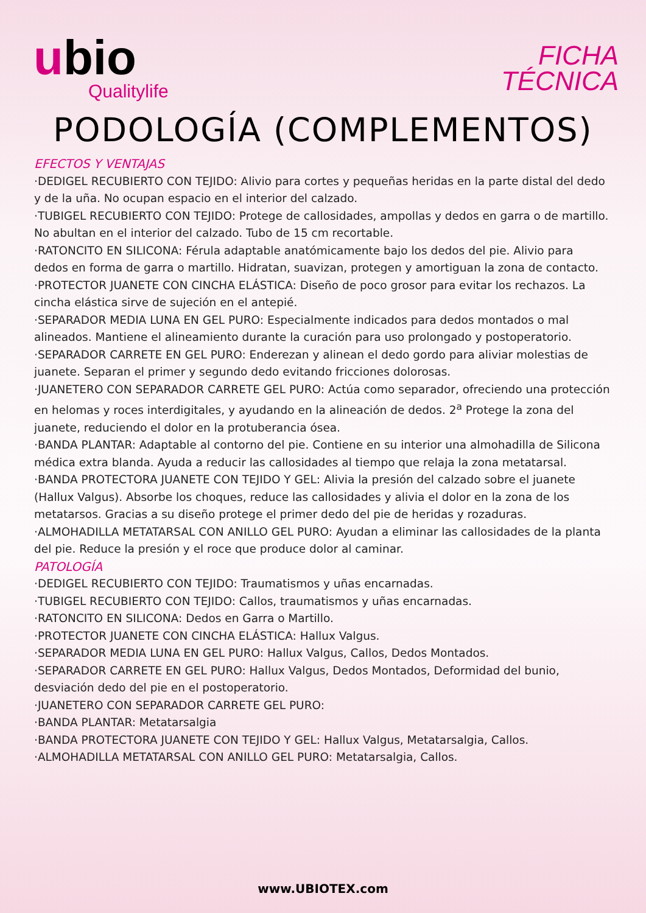ubio
Qualitylife
FICHA
TÉCNICA
PODOLOGÍA (COMPLEMENTOS)
EFECTOS Y VENTAJAS
·DEDIGEL RECUBIERTO CON TEJIDO: Alivio para cortes y pequeñas heridas en la parte distal del dedo y de la uña. No ocupan espacio en el interior del calzado.
·TUBIGEL RECUBIERTO CON TEJIDO: Protege de callosidades, ampollas y dedos en garra o de martillo. No abultan en el interior del calzado. Tubo de 15 cm recortable.
·RATONCITO EN SILICONA: Férula adaptable anatómicamente bajo los dedos del pie. Alivio para dedos en forma de garra o martillo. Hidratan, suavizan, protegen y amortiguan la zona de contacto.
·PROTECTOR JUANETE CON CINCHA ELÁSTICA: Diseño de poco grosor para evitar los rechazos. La cincha elástica sirve de sujeción en el antepié.
·SEPARADOR MEDIA LUNA EN GEL PURO: Especialmente indicados para dedos montados o mal alineados. Mantiene el alineamiento durante la curación para uso prolongado y postoperatorio.
·SEPARADOR CARRETE EN GEL PURO: Enderezan y alinean el dedo gordo para aliviar molestias de juanete. Separan el primer y segundo dedo evitando fricciones dolorosas.
·JUANETERO CON SEPARADOR CARRETE GEL PURO: Actúa como separador, ofreciendo una protección en helomas y roces interdigitales, y ayudando en la alineación de dedos. 2<sup>a</sup> Protege la zona del juanete, reduciendo el dolor en la protuberancia ósea.
·BANDA PLANTAR: Adaptable al contorno del pie. Contiene en su interior una almohadilla de Silicona médica extra blanda. Ayuda a reducir las callosidades al tiempo que relaja la zona metatarsal.
·BANDA PROTECTORA JUANETE CON TEJIDO Y GEL: Alivia la presión del calzado sobre el juanete (Hallux Valgus). Absorbe los choques, reduce las callosidades y alivia el dolor en la zona de los metatarsos. Gracias a su diseño protege el primer dedo del pie de heridas y rozaduras.
·ALMOHADILLA METATARSAL CON ANILLO GEL PURO: Ayudan a eliminar las callosidades de la planta del pie. Reduce la presión y el roce que produce dolor al caminar.
PATOLOGÍA
·DEDIGEL RECUBIERTO CON TEJIDO: Traumatismos y uñas encarnadas.
·TUBIGEL RECUBIERTO CON TEJIDO: Callos, traumatismos y uñas encarnadas.
·RATONCITO EN SILICONA: Dedos en Garra o Martillo.
·PROTECTOR JUANETE CON CINCHA ELÁSTICA: Hallux Valgus.
·SEPARADOR MEDIA LUNA EN GEL PURO: Hallux Valgus, Callos, Dedos Montados.
·SEPARADOR CARRETE EN GEL PURO: Hallux Valgus, Dedos Montados, Deformidad del bunio, desviación dedo del pie en el postoperatorio.
·JUANETERO CON SEPARADOR CARRETE GEL PURO:
·BANDA PLANTAR: Metatarsalgia
·BANDA PROTECTORA JUANETE CON TEJIDO Y GEL: Hallux Valgus, Metatarsalgia, Callos.
·ALMOHADILLA METATARSAL CON ANILLO GEL PURO: Metatarsalgia, Callos.
www.UBIOTEX.com